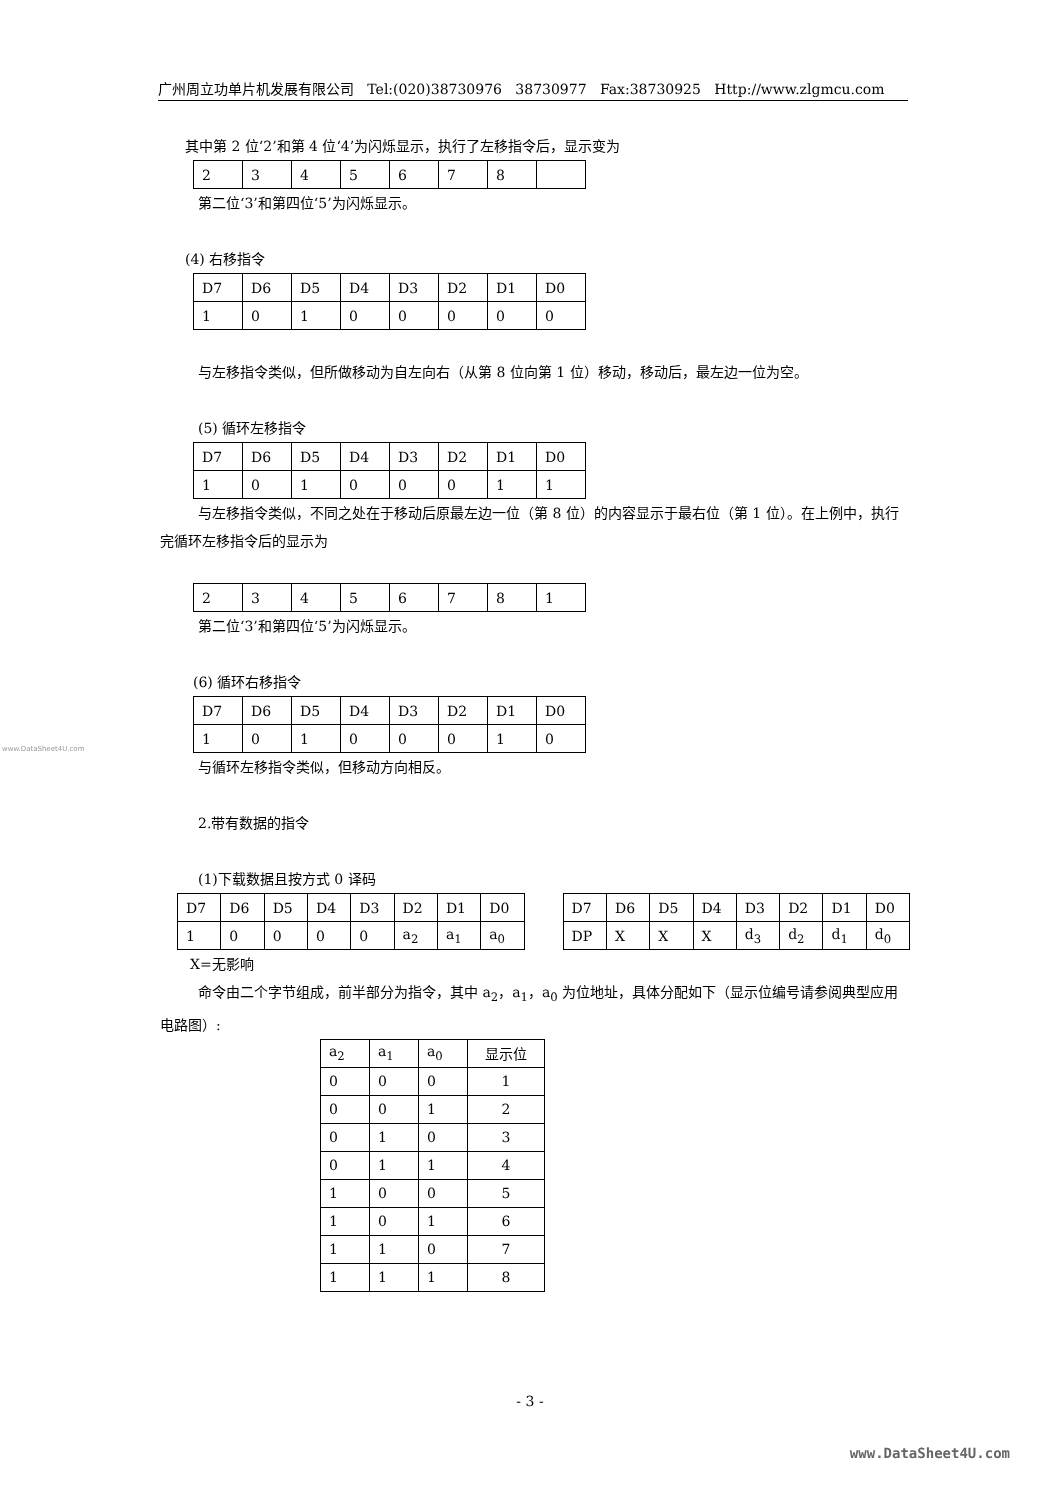广州周立功单片机发展有限公司 Tel:(020)38730976 38730977 Fax:38730925 Http://www.zlgmcu.com
其中第 2 位‘2’和第 4 位‘4’为闪烁显示，执行了左移指令后，显示变为
| 2 | 3 | 4 | 5 | 6 | 7 | 8 | |
第二位‘3’和第四位‘5’为闪烁显示。
(4) 右移指令
| D7 | D6 | D5 | D4 | D3 | D2 | D1 | D0 |
| 1 | 0 | 1 | 0 | 0 | 0 | 0 | 0 |
与左移指令类似，但所做移动为自左向右（从第 8 位向第 1 位）移动，移动后，最左边一位为空。
(5) 循环左移指令
| D7 | D6 | D5 | D4 | D3 | D2 | D1 | D0 |
| 1 | 0 | 1 | 0 | 0 | 0 | 1 | 1 |
与左移指令类似，不同之处在于移动后原最左边一位（第 8 位）的内容显示于最右位（第 1 位）。在上例中，执行完循环左移指令后的显示为
| 2 | 3 | 4 | 5 | 6 | 7 | 8 | 1 |
第二位‘3’和第四位‘5’为闪烁显示。
(6) 循环右移指令
| D7 | D6 | D5 | D4 | D3 | D2 | D1 | D0 |
| 1 | 0 | 1 | 0 | 0 | 0 | 1 | 0 |
与循环左移指令类似，但移动方向相反。
2.带有数据的指令
(1)下载数据且按方式 0 译码
| D7 | D6 | D5 | D4 | D3 | D2 | D1 | D0 |
| 1 | 0 | 0 | 0 | 0 | a<sub>2</sub> | a<sub>1</sub> | a<sub>0</sub> |
| D7 | D6 | D5 | D4 | D3 | D2 | D1 | D0 |
| DP | X | X | X | d<sub>3</sub> | d<sub>2</sub> | d<sub>1</sub> | d<sub>0</sub> |
X=无影响
命令由二个字节组成，前半部分为指令，其中 a<sub>2</sub>，a<sub>1</sub>，a<sub>0</sub> 为位地址，具体分配如下（显示位编号请参阅典型应用电路图）:
| a<sub>2</sub> | a<sub>1</sub> | a<sub>0</sub> | 显示位 |
| 0 | 0 | 0 | 1 |
| 0 | 0 | 1 | 2 |
| 0 | 1 | 0 | 3 |
| 0 | 1 | 1 | 4 |
| 1 | 0 | 0 | 5 |
| 1 | 0 | 1 | 6 |
| 1 | 1 | 0 | 7 |
| 1 | 1 | 1 | 8 |
www.DataSheet4U.com
- 3 -
www.DataSheet4U.com